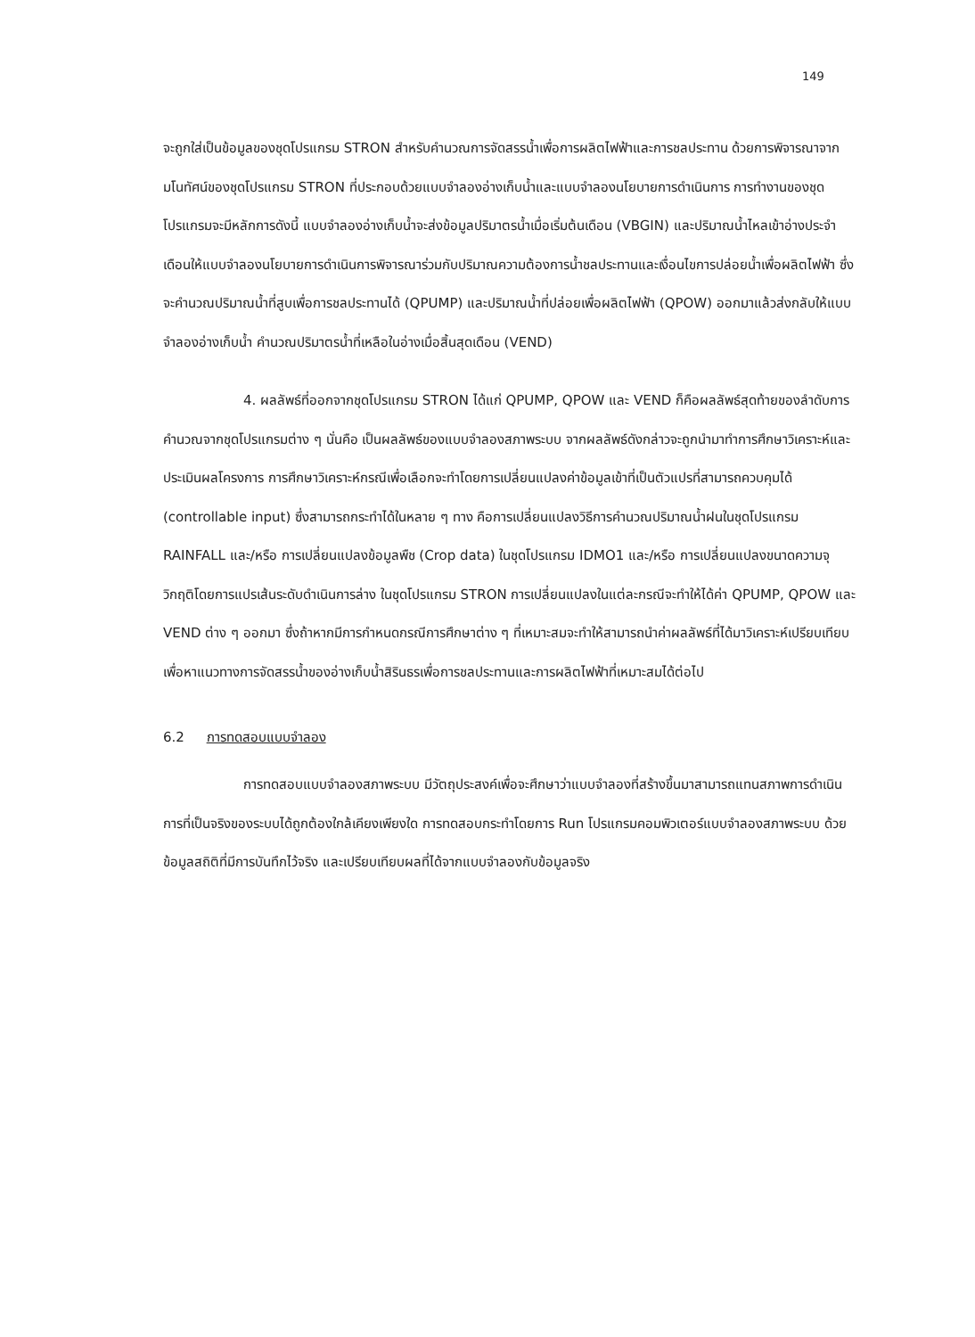149
จะถูกใส่เป็นข้อมูลของชุดโปรแกรม STRON สำหรับคำนวณการจัดสรรน้ำเพื่อการผลิตไฟฟ้าและการชลประทาน ด้วยการพิจารณาจากมโนทัศน์ของชุดโปรแกรม STRON ที่ประกอบด้วยแบบจำลองอ่างเก็บน้ำและแบบจำลองนโยบายการดำเนินการ การทำงานของชุดโปรแกรมจะมีหลักการดังนี้ แบบจำลองอ่างเก็บน้ำจะส่งข้อมูลปริมาตรน้ำเมื่อเริ่มต้นเดือน (VBGIN) และปริมาณน้ำไหลเข้าอ่างประจำเดือนให้แบบจำลองนโยบายการดำเนินการพิจารณาร่วมกับปริมาณความต้องการน้ำชลประทานและเงื่อนไขการปล่อยน้ำเพื่อผลิตไฟฟ้า ซึ่งจะคำนวณปริมาณน้ำที่สูบเพื่อการชลประทานได้ (QPUMP) และปริมาณน้ำที่ปล่อยเพื่อผลิตไฟฟ้า (QPOW) ออกมาแล้วส่งกลับให้แบบจำลองอ่างเก็บน้ำ คำนวณปริมาตรน้ำที่เหลือในอ่างเมื่อสิ้นสุดเดือน (VEND)
4. ผลลัพธ์ที่ออกจากชุดโปรแกรม STRON ได้แก่ QPUMP, QPOW และ VEND ก็คือผลลัพธ์สุดท้ายของลำดับการคำนวณจากชุดโปรแกรมต่าง ๆ นั่นคือ เป็นผลลัพธ์ของแบบจำลองสภาพระบบ จากผลลัพธ์ดังกล่าวจะถูกนำมาทำการศึกษาวิเคราะห์และประเมินผลโครงการ การศึกษาวิเคราะห์กรณีเพื่อเลือกจะทำโดยการเปลี่ยนแปลงค่าข้อมูลเข้าที่เป็นตัวแปรที่สามารถควบคุมได้ (controllable input) ซึ่งสามารถกระทำได้ในหลาย ๆ ทาง คือการเปลี่ยนแปลงวิธีการคำนวณปริมาณน้ำฝนในชุดโปรแกรม RAINFALL และ/หรือ การเปลี่ยนแปลงข้อมูลพืช (Crop data) ในชุดโปรแกรม IDMO1 และ/หรือ การเปลี่ยนแปลงขนาดความจุวิกฤติโดยการแปรเส้นระดับดำเนินการล่าง ในชุดโปรแกรม STRON การเปลี่ยนแปลงในแต่ละกรณีจะทำให้ได้ค่า QPUMP, QPOW และ VEND ต่าง ๆ ออกมา ซึ่งถ้าหากมีการกำหนดกรณีการศึกษาต่าง ๆ ที่เหมาะสมจะทำให้สามารถนำค่าผลลัพธ์ที่ได้มาวิเคราะห์เปรียบเทียบ เพื่อหาแนวทางการจัดสรรน้ำของอ่างเก็บน้ำสิรินธรเพื่อการชลประทานและการผลิตไฟฟ้าที่เหมาะสมได้ต่อไป
6.2 การทดสอบแบบจำลอง
การทดสอบแบบจำลองสภาพระบบ มีวัตถุประสงค์เพื่อจะศึกษาว่าแบบจำลองที่สร้างขึ้นมาสามารถแทนสภาพการดำเนินการที่เป็นจริงของระบบได้ถูกต้องใกล้เคียงเพียงใด การทดสอบกระทำโดยการ Run โปรแกรมคอมพิวเตอร์แบบจำลองสภาพระบบ ด้วยข้อมูลสถิติที่มีการบันทึกไว้จริง และเปรียบเทียบผลที่ได้จากแบบจำลองกับข้อมูลจริง